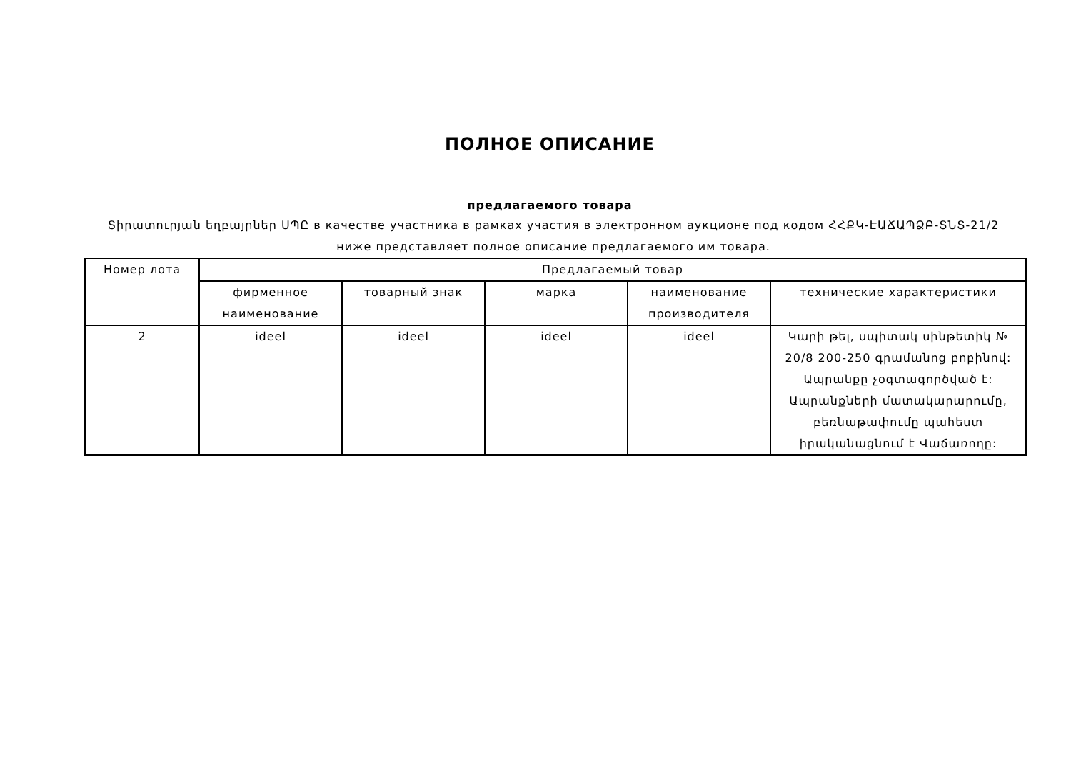ПОЛНОЕ ОПИСАНИЕ
предлагаемого товара
Տիրատուրյան եղբայրներ ՍՊԸ в качестве участника в рамках участия в электронном аукционе под кодом ՀՀՔԿ-ԷԱՃԱՊՁԲ-ՏՆՏ-21/2 ниже представляет полное описание предлагаемого им товара.
| Номер лота | Предлагаемый товар | | | | |
| --- | --- | --- | --- | --- | --- |
| | фирменное наименование | товарный знак | марка | наименование производителя | технические характеристики |
| 2 | ideel | ideel | ideel | ideel | Կարի թել, սպիտակ սինթետիկ № 20/8 200-250 գրամանոց բոբինով: Ապրանքը չօգտագործված է: Ապրանքների մատակարարումը, բեռնաթափումը պահեստ իրականացնում է Վաճառողը: |